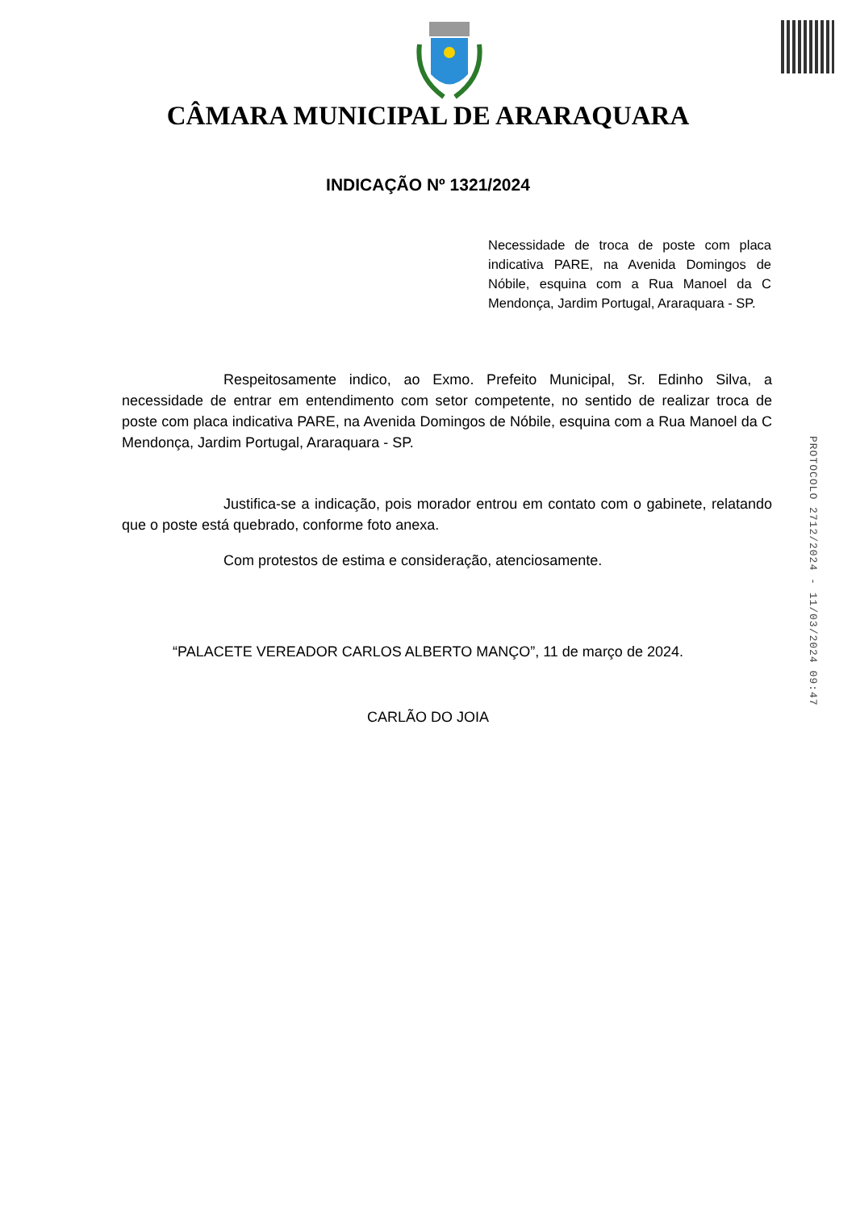CÂMARA MUNICIPAL DE ARARAQUARA
INDICAÇÃO Nº 1321/2024
Necessidade de troca de poste com placa indicativa PARE, na Avenida Domingos de Nóbile, esquina com a Rua Manoel da C Mendonça, Jardim Portugal, Araraquara - SP.
Respeitosamente indico, ao Exmo. Prefeito Municipal, Sr. Edinho Silva, a necessidade de entrar em entendimento com setor competente, no sentido de realizar troca de poste com placa indicativa PARE, na Avenida Domingos de Nóbile, esquina com a Rua Manoel da C Mendonça, Jardim Portugal, Araraquara - SP.
Justifica-se a indicação, pois morador entrou em contato com o gabinete, relatando que o poste está quebrado, conforme foto anexa.
Com protestos de estima e consideração, atenciosamente.
“PALACETE VEREADOR CARLOS ALBERTO MANÇO”, 11 de março de 2024.
CARLÃO DO JOIA
PROTOCOLO 2712/2024 - 11/03/2024 09:47